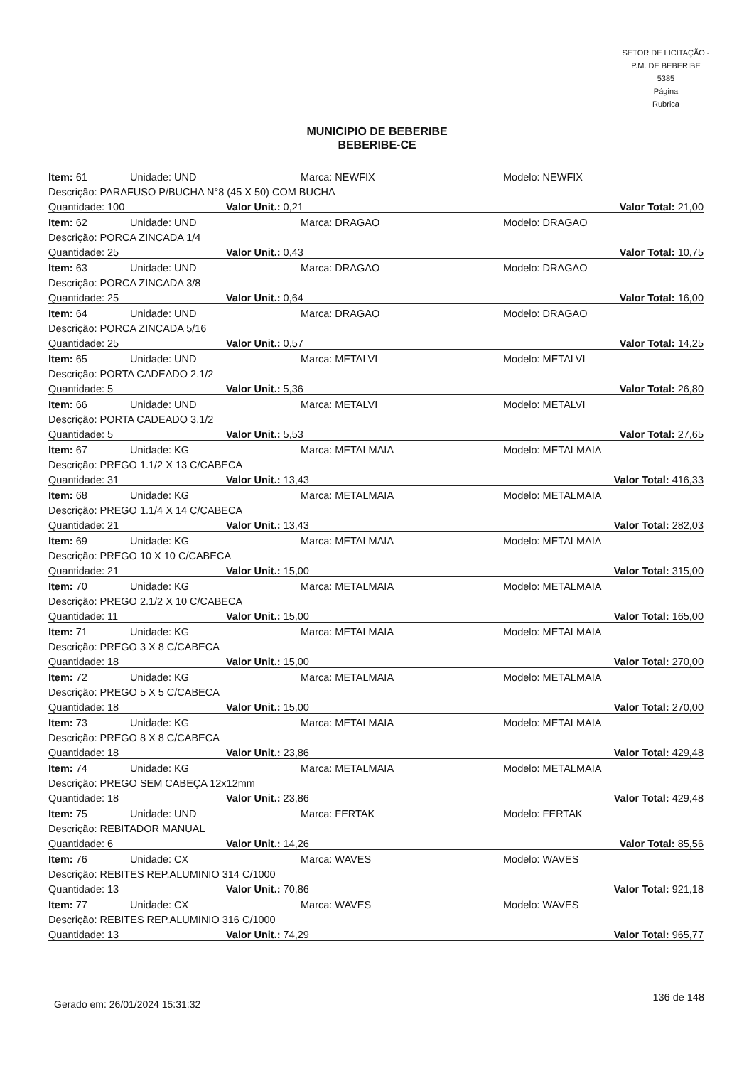SETOR DE LICITAÇÃO - P.M. DE BEBERIBE
5385
Página
Rubrica
MUNICIPIO DE BEBERIBE
BEBERIBE-CE
| Item: 61 | Unidade: UND | | Marca: NEWFIX | Modelo: NEWFIX |
| Descrição: PARAFUSO P/BUCHA N°8 (45 X 50) COM BUCHA | | | | |
| Quantidade: 100 | | Valor Unit.: 0,21 | | Valor Total: 21,00 |
| Item: 62 | Unidade: UND | | Marca: DRAGAO | Modelo: DRAGAO |
| Descrição: PORCA ZINCADA 1/4 | | | | |
| Quantidade: 25 | | Valor Unit.: 0,43 | | Valor Total: 10,75 |
| Item: 63 | Unidade: UND | | Marca: DRAGAO | Modelo: DRAGAO |
| Descrição: PORCA ZINCADA 3/8 | | | | |
| Quantidade: 25 | | Valor Unit.: 0,64 | | Valor Total: 16,00 |
| Item: 64 | Unidade: UND | | Marca: DRAGAO | Modelo: DRAGAO |
| Descrição: PORCA ZINCADA 5/16 | | | | |
| Quantidade: 25 | | Valor Unit.: 0,57 | | Valor Total: 14,25 |
| Item: 65 | Unidade: UND | | Marca: METALVI | Modelo: METALVI |
| Descrição: PORTA CADEADO 2.1/2 | | | | |
| Quantidade: 5 | | Valor Unit.: 5,36 | | Valor Total: 26,80 |
| Item: 66 | Unidade: UND | | Marca: METALVI | Modelo: METALVI |
| Descrição: PORTA CADEADO 3,1/2 | | | | |
| Quantidade: 5 | | Valor Unit.: 5,53 | | Valor Total: 27,65 |
| Item: 67 | Unidade: KG | | Marca: METALMAIA | Modelo: METALMAIA |
| Descrição: PREGO 1.1/2 X 13 C/CABECA | | | | |
| Quantidade: 31 | | Valor Unit.: 13,43 | | Valor Total: 416,33 |
| Item: 68 | Unidade: KG | | Marca: METALMAIA | Modelo: METALMAIA |
| Descrição: PREGO 1.1/4 X 14 C/CABECA | | | | |
| Quantidade: 21 | | Valor Unit.: 13,43 | | Valor Total: 282,03 |
| Item: 69 | Unidade: KG | | Marca: METALMAIA | Modelo: METALMAIA |
| Descrição: PREGO 10 X 10 C/CABECA | | | | |
| Quantidade: 21 | | Valor Unit.: 15,00 | | Valor Total: 315,00 |
| Item: 70 | Unidade: KG | | Marca: METALMAIA | Modelo: METALMAIA |
| Descrição: PREGO 2.1/2 X 10 C/CABECA | | | | |
| Quantidade: 11 | | Valor Unit.: 15,00 | | Valor Total: 165,00 |
| Item: 71 | Unidade: KG | | Marca: METALMAIA | Modelo: METALMAIA |
| Descrição: PREGO 3 X 8 C/CABECA | | | | |
| Quantidade: 18 | | Valor Unit.: 15,00 | | Valor Total: 270,00 |
| Item: 72 | Unidade: KG | | Marca: METALMAIA | Modelo: METALMAIA |
| Descrição: PREGO 5 X 5 C/CABECA | | | | |
| Quantidade: 18 | | Valor Unit.: 15,00 | | Valor Total: 270,00 |
| Item: 73 | Unidade: KG | | Marca: METALMAIA | Modelo: METALMAIA |
| Descrição: PREGO 8 X 8 C/CABECA | | | | |
| Quantidade: 18 | | Valor Unit.: 23,86 | | Valor Total: 429,48 |
| Item: 74 | Unidade: KG | | Marca: METALMAIA | Modelo: METALMAIA |
| Descrição: PREGO SEM CABEÇA 12x12mm | | | | |
| Quantidade: 18 | | Valor Unit.: 23,86 | | Valor Total: 429,48 |
| Item: 75 | Unidade: UND | | Marca: FERTAK | Modelo: FERTAK |
| Descrição: REBITADOR MANUAL | | | | |
| Quantidade: 6 | | Valor Unit.: 14,26 | | Valor Total: 85,56 |
| Item: 76 | Unidade: CX | | Marca: WAVES | Modelo: WAVES |
| Descrição: REBITES REP.ALUMINIO 314 C/1000 | | | | |
| Quantidade: 13 | | Valor Unit.: 70,86 | | Valor Total: 921,18 |
| Item: 77 | Unidade: CX | | Marca: WAVES | Modelo: WAVES |
| Descrição: REBITES REP.ALUMINIO 316 C/1000 | | | | |
| Quantidade: 13 | | Valor Unit.: 74,29 | | Valor Total: 965,77 |
Gerado em: 26/01/2024 15:31:32
136 de 148